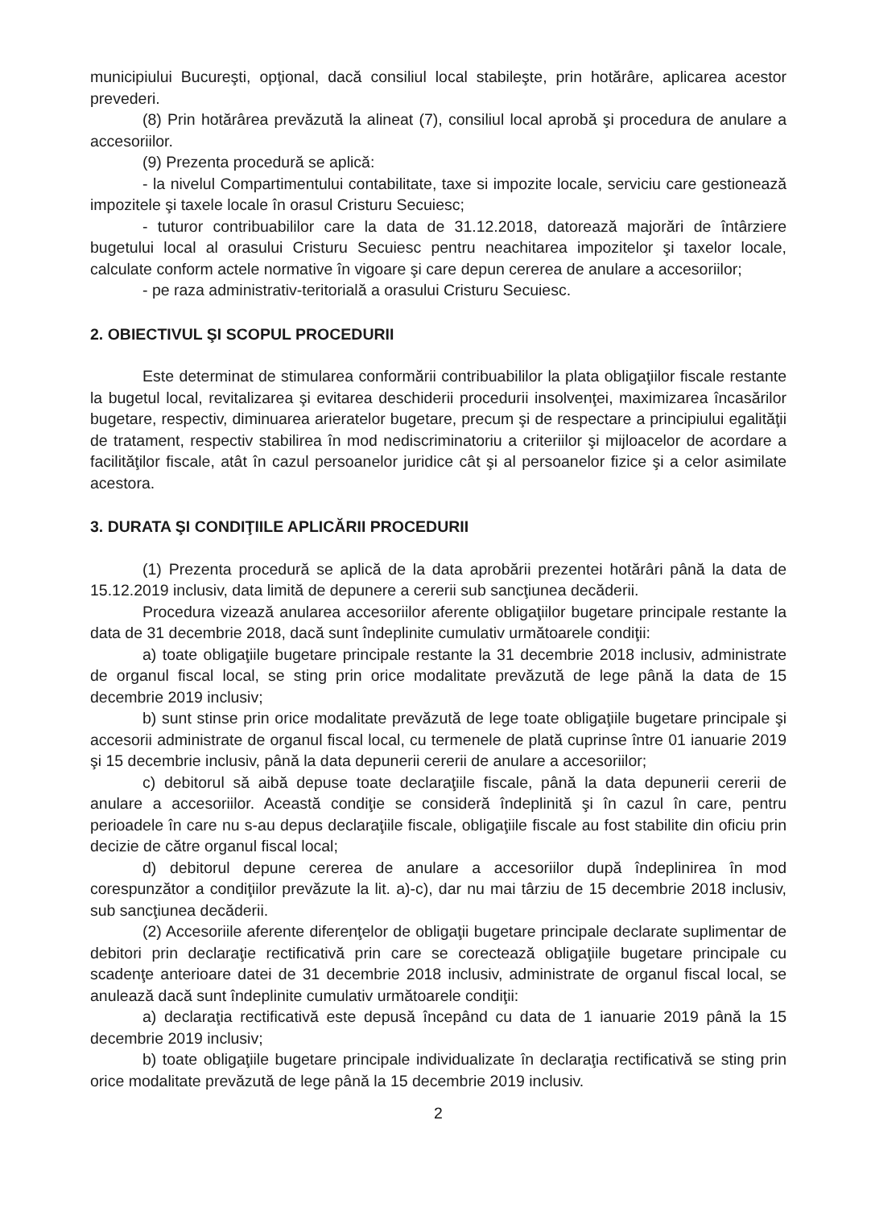municipiului Bucureşti, opţional, dacă consiliul local stabileşte, prin hotărâre, aplicarea acestor prevederi.
(8) Prin hotărârea prevăzută la alineat (7), consiliul local aprobă şi procedura de anulare a accesoriilor.
(9) Prezenta procedură se aplică:
- la nivelul Compartimentului contabilitate, taxe si impozite locale, serviciu care gestionează impozitele şi taxele locale în orasul Cristuru Secuiesc;
- tuturor contribuabililor care la data de 31.12.2018, datorează majorări de întârziere bugetului local al orasului Cristuru Secuiesc pentru neachitarea impozitelor şi taxelor locale, calculate conform actele normative în vigoare şi care depun cererea de anulare a accesoriilor;
- pe raza administrativ-teritorială a orasului Cristuru Secuiesc.
2. OBIECTIVUL ŞI SCOPUL PROCEDURII
Este determinat de stimularea conformării contribuabililor la plata obligaţiilor fiscale restante la bugetul local, revitalizarea şi evitarea deschiderii procedurii insolvenţei, maximizarea încasărilor bugetare, respectiv, diminuarea arieratelor bugetare, precum şi de respectare a principiului egalităţii de tratament, respectiv stabilirea în mod nediscriminatoriu a criteriilor şi mijloacelor de acordare a facilităţilor fiscale, atât în cazul persoanelor juridice cât şi al persoanelor fizice şi a celor asimilate acestora.
3. DURATA ŞI CONDIŢIILE APLICĂRII PROCEDURII
(1) Prezenta procedură se aplică de la data aprobării prezentei hotărâri până la data de 15.12.2019 inclusiv, data limită de depunere a cererii sub sancţiunea decăderii.
Procedura vizează anularea accesoriilor aferente obligaţiilor bugetare principale restante la data de 31 decembrie 2018, dacă sunt îndeplinite cumulativ următoarele condiţii:
a) toate obligaţiile bugetare principale restante la 31 decembrie 2018 inclusiv, administrate de organul fiscal local, se sting prin orice modalitate prevăzută de lege până la data de 15 decembrie 2019 inclusiv;
b) sunt stinse prin orice modalitate prevăzută de lege toate obligaţiile bugetare principale şi accesorii administrate de organul fiscal local, cu termenele de plată cuprinse între 01 ianuarie 2019 şi 15 decembrie inclusiv, până la data depunerii cererii de anulare a accesoriilor;
c) debitorul să aibă depuse toate declaraţiile fiscale, până la data depunerii cererii de anulare a accesoriilor. Această condiţie se consideră îndeplinită şi în cazul în care, pentru perioadele în care nu s-au depus declaraţiile fiscale, obligaţiile fiscale au fost stabilite din oficiu prin decizie de către organul fiscal local;
d) debitorul depune cererea de anulare a accesoriilor după îndeplinirea în mod corespunzător a condiţiilor prevăzute la lit. a)-c), dar nu mai târziu de 15 decembrie 2018 inclusiv, sub sancţiunea decăderii.
(2) Accesoriile aferente diferenţelor de obligaţii bugetare principale declarate suplimentar de debitori prin declaraţie rectificativă prin care se corectează obligaţiile bugetare principale cu scadenţe anterioare datei de 31 decembrie 2018 inclusiv, administrate de organul fiscal local, se anulează dacă sunt îndeplinite cumulativ următoarele condiţii:
a) declaraţia rectificativă este depusă începând cu data de 1 ianuarie 2019 până la 15 decembrie 2019 inclusiv;
b) toate obligaţiile bugetare principale individualizate în declaraţia rectificativă se sting prin orice modalitate prevăzută de lege până la 15 decembrie 2019 inclusiv.
2